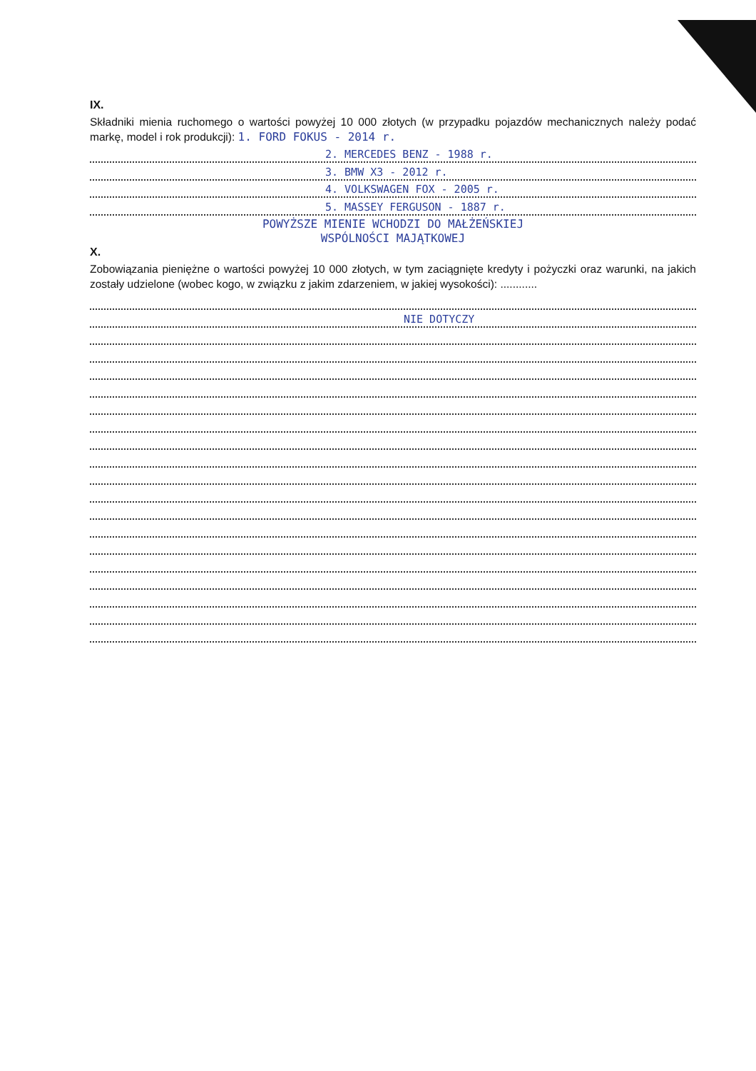IX.
Składniki mienia ruchomego o wartości powyżej 10 000 złotych (w przypadku pojazdów mechanicznych należy podać markę, model i rok produkcji): 1. FORD FOKUS - 2014 r.
2. MERCEDES BENZ - 1988 r.
3. BMW X3 - 2012 r.
4. VOLKSWAGEN FOX - 2005 r.
5. MASSEY FERGUSON - 1887 r.
POWYŻSZE MIENIE WCHODZI DO MAŁŻEŃSKIEJ
WSPÓLNOŚCI MAJĄTKOWEJ
X.
Zobowiązania pieniężne o wartości powyżej 10 000 złotych, w tym zaciągnięte kredyty i pożyczki oraz warunki, na jakich zostały udzielone (wobec kogo, w związku z jakim zdarzeniem, w jakiej wysokości): ............
NIE DOTYCZY